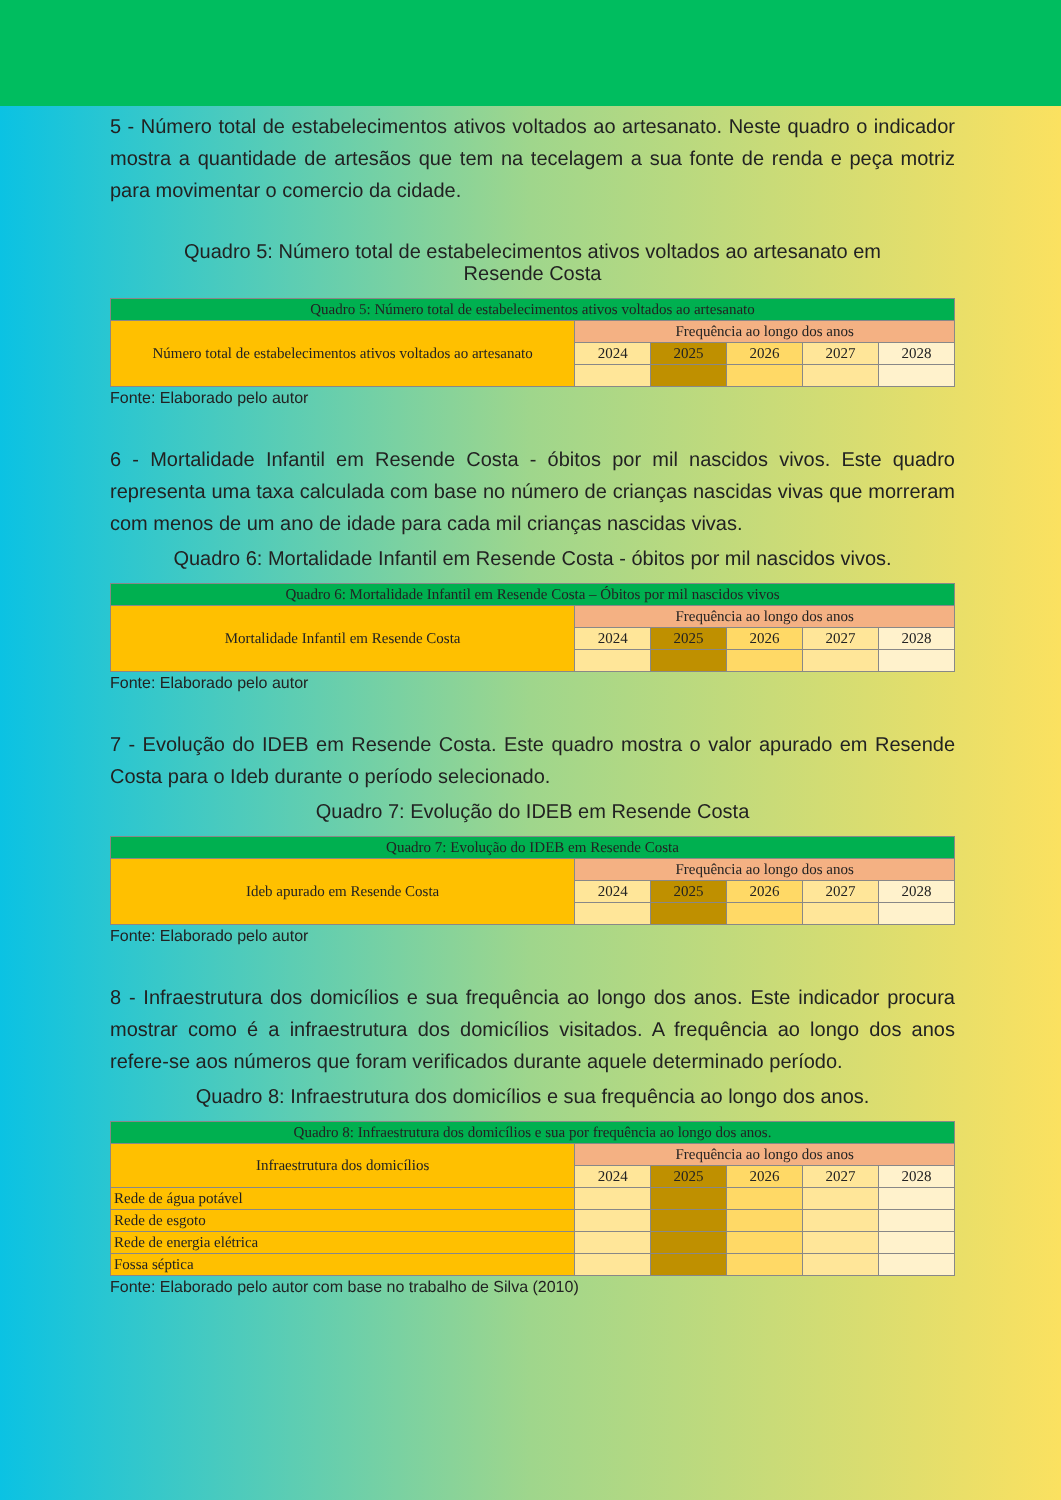5 - Número total de estabelecimentos ativos voltados ao artesanato. Neste quadro o indicador mostra a quantidade de artesãos que tem na tecelagem a sua fonte de renda e peça motriz para movimentar o comercio da cidade.
Quadro 5: Número total de estabelecimentos ativos voltados ao artesanato em
Resende Costa
| Quadro 5: Número total de estabelecimentos ativos voltados ao artesanato | | | | | |
| Número total de estabelecimentos ativos voltados ao artesanato | Frequência ao longo dos anos | | | | |
| | 2024 | 2025 | 2026 | 2027 | 2028 |
Fonte: Elaborado pelo autor
6 - Mortalidade Infantil em Resende Costa - óbitos por mil nascidos vivos. Este quadro representa uma taxa calculada com base no número de crianças nascidas vivas que morreram com menos de um ano de idade para cada mil crianças nascidas vivas.
Quadro 6: Mortalidade Infantil em Resende Costa - óbitos por mil nascidos vivos.
| Quadro 6: Mortalidade Infantil em Resende Costa – Óbitos por mil nascidos vivos | | | | | |
| Mortalidade Infantil em Resende Costa | Frequência ao longo dos anos | | | | |
| | 2024 | 2025 | 2026 | 2027 | 2028 |
Fonte: Elaborado pelo autor
7 - Evolução do IDEB em Resende Costa. Este quadro mostra o valor apurado em Resende Costa para o Ideb durante o período selecionado.
Quadro 7: Evolução do IDEB em Resende Costa
| Quadro 7: Evolução do IDEB em Resende Costa | | | | | |
| Ideb apurado em Resende Costa | Frequência ao longo dos anos | | | | |
| | 2024 | 2025 | 2026 | 2027 | 2028 |
Fonte: Elaborado pelo autor
8 - Infraestrutura dos domicílios e sua frequência ao longo dos anos. Este indicador procura mostrar como é a infraestrutura dos domicílios visitados. A frequência ao longo dos anos refere-se aos números que foram verificados durante aquele determinado período.
Quadro 8: Infraestrutura dos domicílios e sua frequência ao longo dos anos.
| Quadro 8: Infraestrutura dos domicílios e sua por frequência ao longo dos anos. | | | | | |
| Infraestrutura dos domicílios | Frequência ao longo dos anos | | | | |
| | 2024 | 2025 | 2026 | 2027 | 2028 |
| Rede de água potável | | | | | |
| Rede de esgoto | | | | | |
| Rede de energia elétrica | | | | | |
| Fossa séptica | | | | | |
Fonte: Elaborado pelo autor com base no trabalho de Silva (2010)